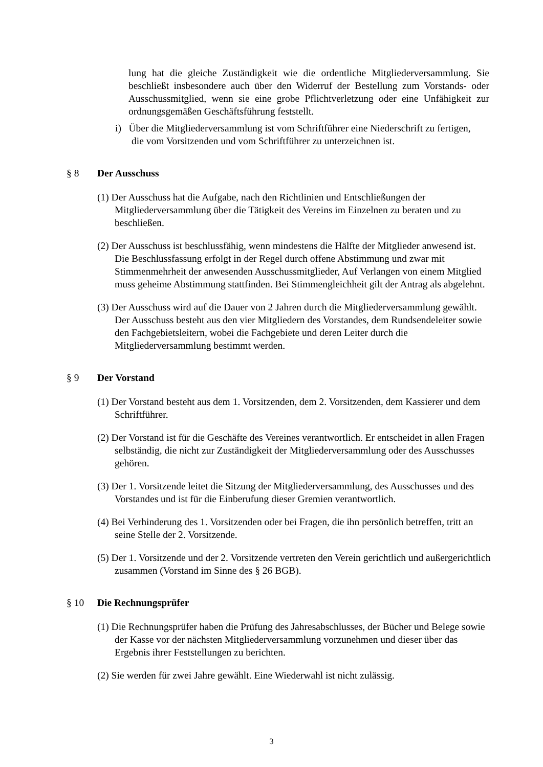lung hat die gleiche Zuständigkeit wie die ordentliche Mitgliederversammlung. Sie beschließt insbesondere auch über den Widerruf der Bestellung zum Vorstands- oder Ausschussmitglied, wenn sie eine grobe Pflichtverletzung oder eine Unfähigkeit zur ordnungsgemäßen Geschäftsführung feststellt.
i) Über die Mitgliederversammlung ist vom Schriftführer eine Niederschrift zu fertigen, die vom Vorsitzenden und vom Schriftführer zu unterzeichnen ist.
§ 8 Der Ausschuss
(1) Der Ausschuss hat die Aufgabe, nach den Richtlinien und Entschließungen der Mitgliederversammlung über die Tätigkeit des Vereins im Einzelnen zu beraten und zu beschließen.
(2) Der Ausschuss ist beschlussfähig, wenn mindestens die Hälfte der Mitglieder anwesend ist. Die Beschlussfassung erfolgt in der Regel durch offene Abstimmung und zwar mit Stimmenmehrheit der anwesenden Ausschussmitglieder, Auf Verlangen von einem Mitglied muss geheime Abstimmung stattfinden. Bei Stimmengleichheit gilt der Antrag als abgelehnt.
(3) Der Ausschuss wird auf die Dauer von 2 Jahren durch die Mitgliederversammlung gewählt. Der Ausschuss besteht aus den vier Mitgliedern des Vorstandes, dem Rundsendeleiter sowie den Fachgebietsleitern, wobei die Fachgebiete und deren Leiter durch die Mitgliederversammlung bestimmt werden.
§ 9 Der Vorstand
(1) Der Vorstand besteht aus dem 1. Vorsitzenden, dem 2. Vorsitzenden, dem Kassierer und dem Schriftführer.
(2) Der Vorstand ist für die Geschäfte des Vereines verantwortlich. Er entscheidet in allen Fragen selbständig, die nicht zur Zuständigkeit der Mitgliederversammlung oder des Ausschusses gehören.
(3) Der 1. Vorsitzende leitet die Sitzung der Mitgliederversammlung, des Ausschusses und des Vorstandes und ist für die Einberufung dieser Gremien verantwortlich.
(4) Bei Verhinderung des 1. Vorsitzenden oder bei Fragen, die ihn persönlich betreffen, tritt an seine Stelle der 2. Vorsitzende.
(5) Der 1. Vorsitzende und der 2. Vorsitzende vertreten den Verein gerichtlich und außergerichtlich zusammen (Vorstand im Sinne des § 26 BGB).
§ 10 Die Rechnungsprüfer
(1) Die Rechnungsprüfer haben die Prüfung des Jahresabschlusses, der Bücher und Belege sowie der Kasse vor der nächsten Mitgliederversammlung vorzunehmen und dieser über das Ergebnis ihrer Feststellungen zu berichten.
(2) Sie werden für zwei Jahre gewählt. Eine Wiederwahl ist nicht zulässig.
3